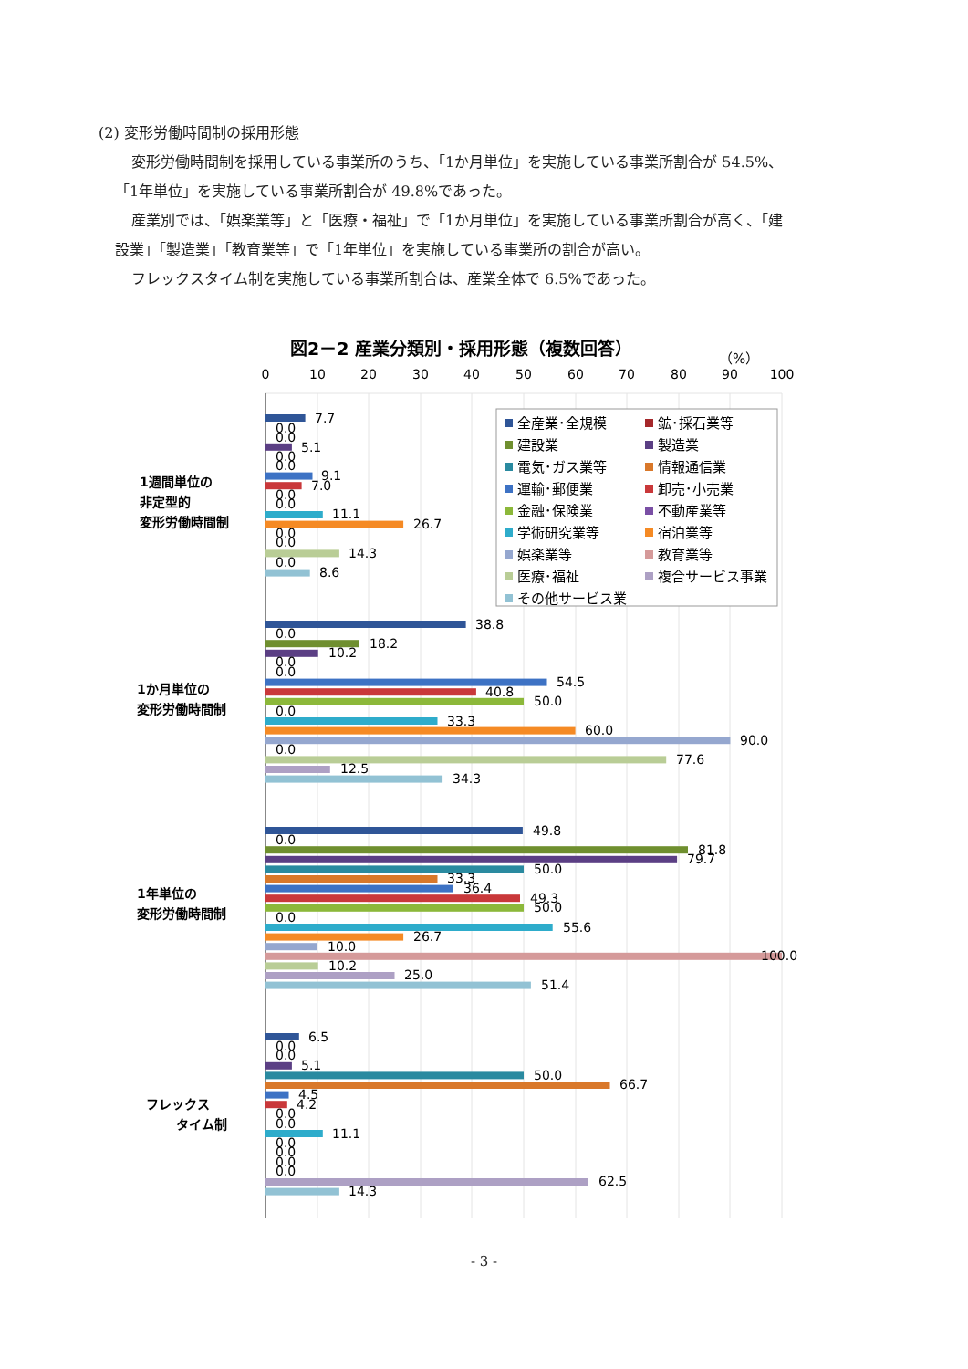(2) 変形労働時間制の採用形態
変形労働時間制を採用している事業所のうち、「1か月単位」を実施している事業所割合が 54.5%、
「1年単位」を実施している事業所割合が 49.8%であった。
産業別では、「娯楽業等」と「医療・福祉」で「1か月単位」を実施している事業所割合が高く、「建
設業」「製造業」「教育業等」で「1年単位」を実施している事業所の割合が高い。
フレックスタイム制を実施している事業所割合は、産業全体で 6.5%であった。
図2－2 産業分類別・採用形態（複数回答）
（%）
0
10
20
30
40
50
60
70
80
90
100
1週間単位の
非定型的
変形労働時間制
1か月単位の
変形労働時間制
1年単位の
変形労働時間制
フレックス
タイム制
7.7
0.0
0.0
5.1
0.0
0.0
9.1
7.0
0.0
0.0
11.1
26.7
0.0
0.0
14.3
0.0
8.6
38.8
0.0
18.2
10.2
0.0
0.0
54.5
40.8
50.0
0.0
33.3
60.0
90.0
0.0
77.6
12.5
34.3
49.8
0.0
81.8
79.7
50.0
33.3
36.4
49.3
50.0
0.0
55.6
26.7
10.0
100.0
10.2
25.0
51.4
6.5
0.0
0.0
5.1
50.0
66.7
4.5
4.2
0.0
0.0
11.1
0.0
0.0
0.0
0.0
62.5
14.3
全産業･全規模
鉱･採石業等
建設業
製造業
電気･ガス業等
情報通信業
運輸･郵便業
卸売･小売業
金融･保険業
不動産業等
学術研究業等
宿泊業等
娯楽業等
教育業等
医療･福祉
複合サービス事業
その他サービス業
- 3 -